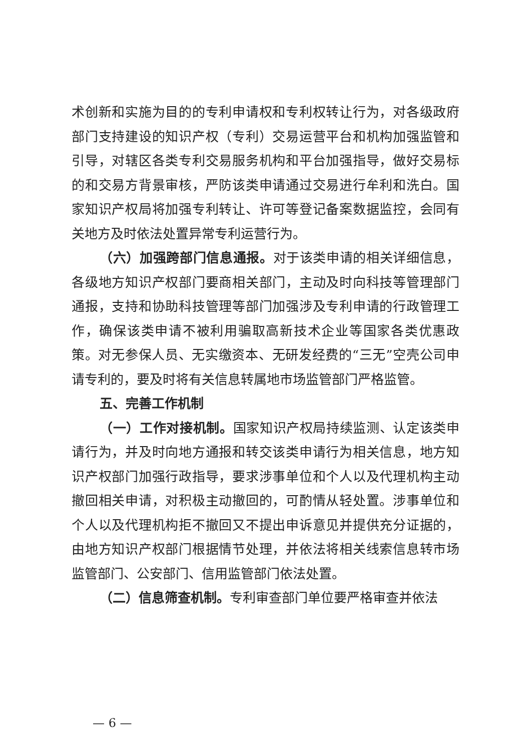术创新和实施为目的的专利申请权和专利权转让行为，对各级政府部门支持建设的知识产权（专利）交易运营平台和机构加强监管和引导，对辖区各类专利交易服务机构和平台加强指导，做好交易标的和交易方背景审核，严防该类申请通过交易进行牟利和洗白。国家知识产权局将加强专利转让、许可等登记备案数据监控，会同有关地方及时依法处置异常专利运营行为。
（六）加强跨部门信息通报。对于该类申请的相关详细信息，各级地方知识产权部门要商相关部门，主动及时向科技等管理部门通报，支持和协助科技管理等部门加强涉及专利申请的行政管理工作，确保该类申请不被利用骗取高新技术企业等国家各类优惠政策。对无参保人员、无实缴资本、无研发经费的“三无”空壳公司申请专利的，要及时将有关信息转属地市场监管部门严格监管。
五、完善工作机制
（一）工作对接机制。国家知识产权局持续监测、认定该类申请行为，并及时向地方通报和转交该类申请行为相关信息，地方知识产权部门加强行政指导，要求涉事单位和个人以及代理机构主动撤回相关申请，对积极主动撤回的，可酌情从轻处置。涉事单位和个人以及代理机构拒不撤回又不提出申诉意见并提供充分证据的，由地方知识产权部门根据情节处理，并依法将相关线索信息转市场监管部门、公安部门、信用监管部门依法处置。
（二）信息筛查机制。专利审查部门单位要严格审查并依法
— 6 —